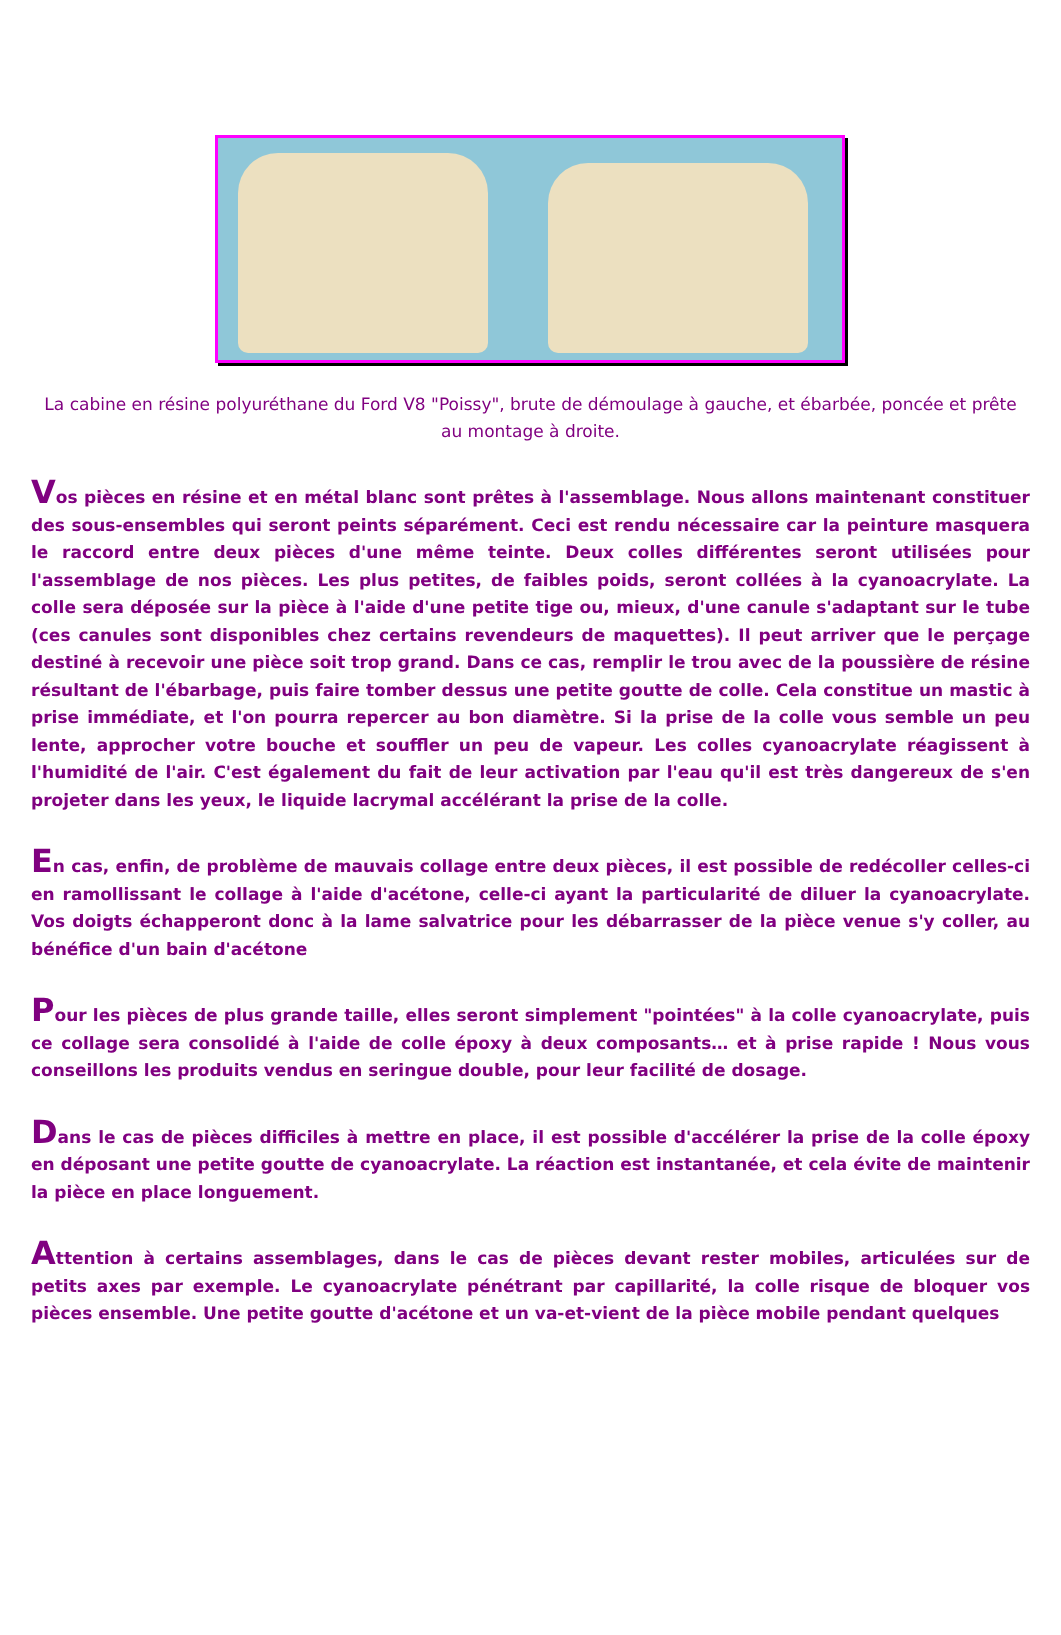La cabine en résine polyuréthane du Ford V8 "Poissy", brute de démoulage à gauche, et ébarbée, poncée et prête au montage à droite.
Vos pièces en résine et en métal blanc sont prêtes à l'assemblage. Nous allons maintenant constituer des sous-ensembles qui seront peints séparément. Ceci est rendu nécessaire car la peinture masquera le raccord entre deux pièces d'une même teinte. Deux colles différentes seront utilisées pour l'assemblage de nos pièces. Les plus petites, de faibles poids, seront collées à la cyanoacrylate. La colle sera déposée sur la pièce à l'aide d'une petite tige ou, mieux, d'une canule s'adaptant sur le tube (ces canules sont disponibles chez certains revendeurs de maquettes). Il peut arriver que le perçage destiné à recevoir une pièce soit trop grand. Dans ce cas, remplir le trou avec de la poussière de résine résultant de l'ébarbage, puis faire tomber dessus une petite goutte de colle. Cela constitue un mastic à prise immédiate, et l'on pourra repercer au bon diamètre. Si la prise de la colle vous semble un peu lente, approcher votre bouche et souffler un peu de vapeur. Les colles cyanoacrylate réagissent à l'humidité de l'air. C'est également du fait de leur activation par l'eau qu'il est très dangereux de s'en projeter dans les yeux, le liquide lacrymal accélérant la prise de la colle.
En cas, enfin, de problème de mauvais collage entre deux pièces, il est possible de redécoller celles-ci en ramollissant le collage à l'aide d'acétone, celle-ci ayant la particularité de diluer la cyanoacrylate. Vos doigts échapperont donc à la lame salvatrice pour les débarrasser de la pièce venue s'y coller, au bénéfice d'un bain d'acétone
Pour les pièces de plus grande taille, elles seront simplement "pointées" à la colle cyanoacrylate, puis ce collage sera consolidé à l'aide de colle époxy à deux composants… et à prise rapide ! Nous vous conseillons les produits vendus en seringue double, pour leur facilité de dosage.
Dans le cas de pièces difficiles à mettre en place, il est possible d'accélérer la prise de la colle époxy en déposant une petite goutte de cyanoacrylate. La réaction est instantanée, et cela évite de maintenir la pièce en place longuement.
Attention à certains assemblages, dans le cas de pièces devant rester mobiles, articulées sur de petits axes par exemple. Le cyanoacrylate pénétrant par capillarité, la colle risque de bloquer vos pièces ensemble. Une petite goutte d'acétone et un va-et-vient de la pièce mobile pendant quelques